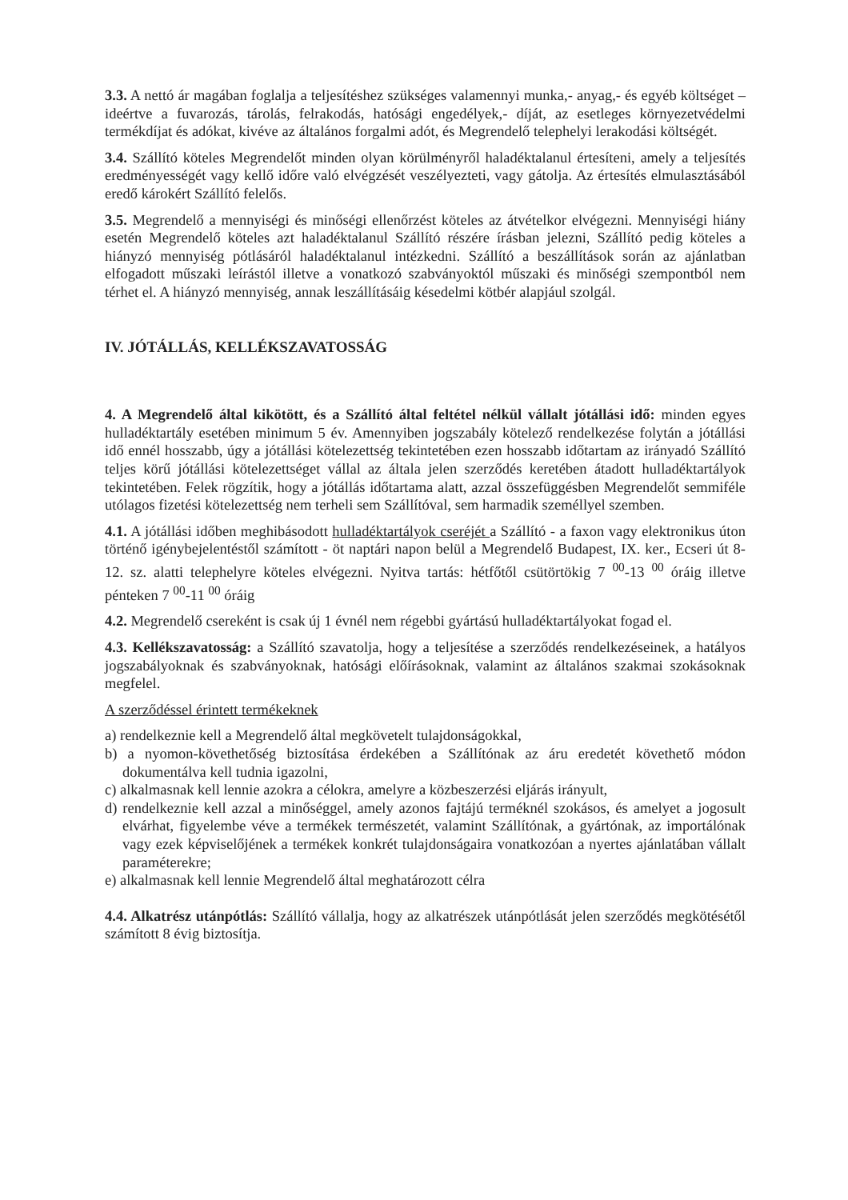3.3. A nettó ár magában foglalja a teljesítéshez szükséges valamennyi munka,- anyag,- és egyéb költséget – ideértve a fuvarozás, tárolás, felrakodás, hatósági engedélyek,- díját, az esetleges környezetvédelmi termékdíjat és adókat, kivéve az általános forgalmi adót, és Megrendelő telephelyi lerakodási költségét.
3.4. Szállító köteles Megrendelőt minden olyan körülményről haladéktalanul értesíteni, amely a teljesítés eredményességét vagy kellő időre való elvégzését veszélyezteti, vagy gátolja. Az értesítés elmulasztásából eredő károkért Szállító felelős.
3.5. Megrendelő a mennyiségi és minőségi ellenőrzést köteles az átvételkor elvégezni. Mennyiségi hiány esetén Megrendelő köteles azt haladéktalanul Szállító részére írásban jelezni, Szállító pedig köteles a hiányzó mennyiség pótlásáról haladéktalanul intézkedni. Szállító a beszállítások során az ajánlatban elfogadott műszaki leírástól illetve a vonatkozó szabványoktól műszaki és minőségi szempontból nem térhet el. A hiányzó mennyiség, annak leszállításáig késedelmi kötbér alapjául szolgál.
IV. JÓTÁLLÁS, KELLÉKSZAVATOSSÁG
4. A Megrendelő által kikötött, és a Szállító által feltétel nélkül vállalt jótállási idő: minden egyes hulladéktartály esetében minimum 5 év. Amennyiben jogszabály kötelező rendelkezése folytán a jótállási idő ennél hosszabb, úgy a jótállási kötelezettség tekintetében ezen hosszabb időtartam az irányadó Szállító teljes körű jótállási kötelezettséget vállal az általa jelen szerződés keretében átadott hulladéktartályok tekintetében. Felek rögzítik, hogy a jótállás időtartama alatt, azzal összefüggésben Megrendelőt semmiféle utólagos fizetési kötelezettség nem terheli sem Szállítóval, sem harmadik személlyel szemben.
4.1. A jótállási időben meghibásodott hulladéktartályok cseréjét a Szállító - a faxon vagy elektronikus úton történő igénybejelentéstől számított - öt naptári napon belül a Megrendelő Budapest, IX. ker., Ecseri út 8-12. sz. alatti telephelyre köteles elvégezni. Nyitva tartás: hétfőtől csütörtökig 7 <sup>00</sup>-13 <sup>00</sup> óráig illetve pénteken 7 <sup>00</sup>-11 <sup>00</sup> óráig
4.2. Megrendelő csereként is csak új 1 évnél nem régebbi gyártású hulladéktartályokat fogad el.
4.3. Kellékszavatosság: a Szállító szavatolja, hogy a teljesítése a szerződés rendelkezéseinek, a hatályos jogszabályoknak és szabványoknak, hatósági előírásoknak, valamint az általános szakmai szokásoknak megfelel.
A szerződéssel érintett termékeknek
a) rendelkeznie kell a Megrendelő által megkövetelt tulajdonságokkal,
b) a nyomon-követhetőség biztosítása érdekében a Szállítónak az áru eredetét követhető módon dokumentálva kell tudnia igazolni,
c) alkalmasnak kell lennie azokra a célokra, amelyre a közbeszerzési eljárás irányult,
d) rendelkeznie kell azzal a minőséggel, amely azonos fajtájú terméknél szokásos, és amelyet a jogosult elvárhat, figyelembe véve a termékek természetét, valamint Szállítónak, a gyártónak, az importálónak vagy ezek képviselőjének a termékek konkrét tulajdonságaira vonatkozóan a nyertes ajánlatában vállalt paraméterekre;
e) alkalmasnak kell lennie Megrendelő által meghatározott célra
4.4. Alkatrész utánpótlás: Szállító vállalja, hogy az alkatrészek utánpótlását jelen szerződés megkötésétől számított 8 évig biztosítja.